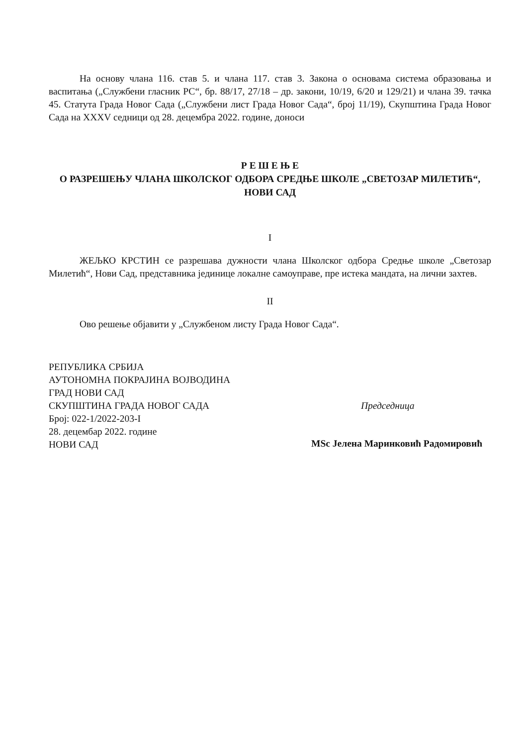На основу члана 116. став 5. и члана 117. став 3. Закона о основама система образовања и васпитања („Службени гласник РС“, бр. 88/17, 27/18 – др. закони, 10/19, 6/20 и 129/21) и члана 39. тачка 45. Статута Града Новог Сада („Службени лист Града Новог Сада“, број 11/19), Скупштина Града Новог Сада на XXXV седници од 28. децембра 2022. године, доноси
Р Е Ш Е Њ Е
О РАЗРЕШЕЊУ ЧЛАНА ШКОЛСКОГ ОДБОРА СРЕДЊЕ ШКОЛЕ „СВЕТОЗАР МИЛЕТИЋ“, НОВИ САД
I
ЖЕЉКО КРСТИН се разрешава дужности члана Школског одбора Средње школе „Светозар Милетић“, Нови Сад, представника јединице локалне самоуправе, пре истека мандата, на лични захтев.
II
Ово решење објавити у „Службеном листу Града Новог Сада“.
РЕПУБЛИКА СРБИЈА
АУТОНОМНА ПОКРАЈИНА ВОЈВОДИНА
ГРАД НОВИ САД
СКУПШТИНА ГРАДА НОВОГ САДА
Број: 022-1/2022-203-I
28. децембар 2022. године
НОВИ САД
Председница
MSc Јелена Маринковић Радомировић